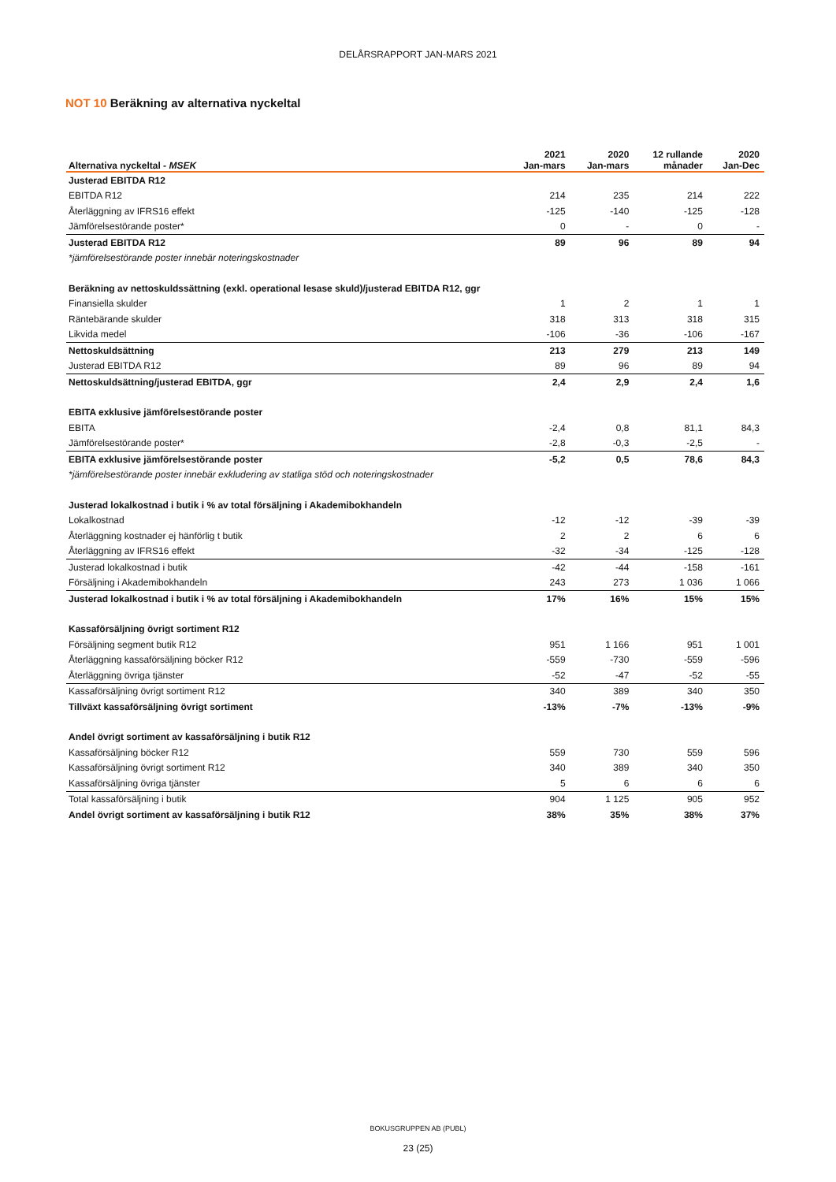DELÅRSRAPPORT JAN-MARS 2021
NOT 10 Beräkning av alternativa nyckeltal
| Alternativa nyckeltal - MSEK | 2021 Jan-mars | 2020 Jan-mars | 12 rullande månader | 2020 Jan-Dec |
| --- | --- | --- | --- | --- |
| Justerad EBITDA R12 | | | | |
| EBITDA R12 | 214 | 235 | 214 | 222 |
| Återläggning av IFRS16 effekt | -125 | -140 | -125 | -128 |
| Jämförelsestörande poster* | 0 | - | 0 | - |
| Justerad EBITDA R12 | 89 | 96 | 89 | 94 |
| *jämförelsestörande poster innebär noteringskostnader | | | | |
| Beräkning av nettoskuldssättning (exkl. operational lesase skuld)/justerad EBITDA R12, ggr | | | | |
| Finansiella skulder | 1 | 2 | 1 | 1 |
| Räntebärande skulder | 318 | 313 | 318 | 315 |
| Likvida medel | -106 | -36 | -106 | -167 |
| Nettoskuldsättning | 213 | 279 | 213 | 149 |
| Justerad EBITDA R12 | 89 | 96 | 89 | 94 |
| Nettoskuldsättning/justerad EBITDA, ggr | 2,4 | 2,9 | 2,4 | 1,6 |
| EBITA exklusive jämförelsestörande poster | | | | |
| EBITA | -2,4 | 0,8 | 81,1 | 84,3 |
| Jämförelsestörande poster* | -2,8 | -0,3 | -2,5 | - |
| EBITA exklusive jämförelsestörande poster | -5,2 | 0,5 | 78,6 | 84,3 |
| *jämförelsestörande poster innebär exkludering av statliga stöd och noteringskostnader | | | | |
| Justerad lokalkostnad i butik i % av total försäljning i Akademibokhandeln | | | | |
| Lokalkostnad | -12 | -12 | -39 | -39 |
| Återläggning kostnader ej hänförlig t butik | 2 | 2 | 6 | 6 |
| Återläggning av IFRS16 effekt | -32 | -34 | -125 | -128 |
| Justerad lokalkostnad i butik | -42 | -44 | -158 | -161 |
| Försäljning i Akademibokhandeln | 243 | 273 | 1 036 | 1 066 |
| Justerad lokalkostnad i butik i % av total försäljning i Akademibokhandeln | 17% | 16% | 15% | 15% |
| Kassaförsäljning övrigt sortiment R12 | | | | |
| Försäljning segment butik R12 | 951 | 1 166 | 951 | 1 001 |
| Återläggning kassaförsäljning böcker R12 | -559 | -730 | -559 | -596 |
| Återläggning övriga tjänster | -52 | -47 | -52 | -55 |
| Kassaförsäljning övrigt sortiment R12 | 340 | 389 | 340 | 350 |
| Tillväxt kassaförsäljning övrigt sortiment | -13% | -7% | -13% | -9% |
| Andel övrigt sortiment av kassaförsäljning i butik R12 | | | | |
| Kassaförsäljning böcker R12 | 559 | 730 | 559 | 596 |
| Kassaförsäljning övrigt sortiment R12 | 340 | 389 | 340 | 350 |
| Kassaförsäljning övriga tjänster | 5 | 6 | 6 | 6 |
| Total kassaförsäljning i butik | 904 | 1 125 | 905 | 952 |
| Andel övrigt sortiment av kassaförsäljning i butik R12 | 38% | 35% | 38% | 37% |
BOKUSGRUPPEN AB (PUBL)
23 (25)